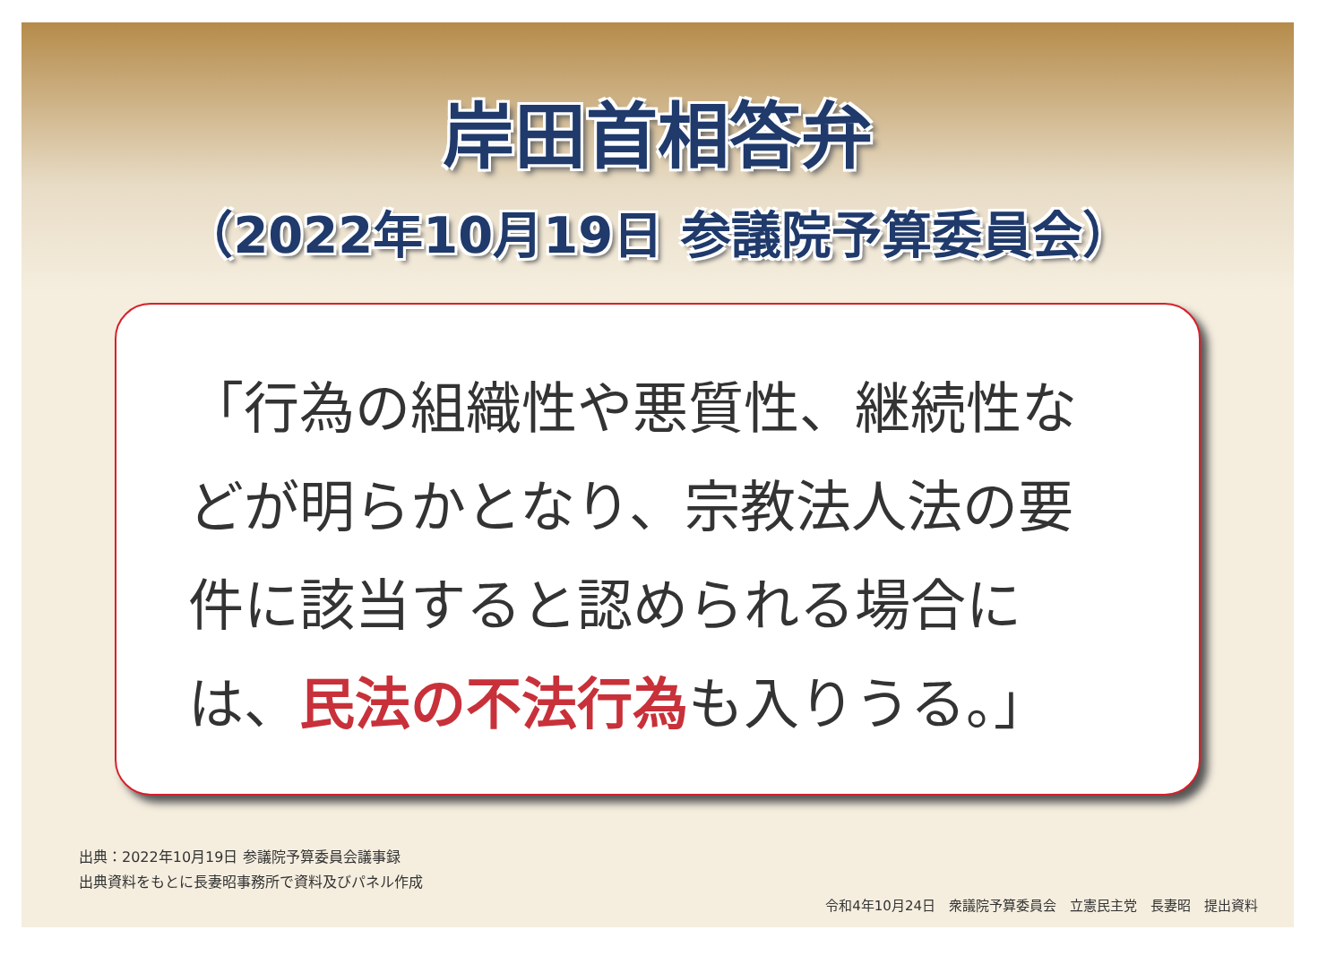岸田首相答弁
（2022年10月19日 参議院予算委員会）
「行為の組織性や悪質性、継続性などが明らかとなり、宗教法人法の要件に該当すると認められる場合には、民法の不法行為も入りうる。」
出典：2022年10月19日 参議院予算委員会議事録
出典資料をもとに長妻昭事務所で資料及びパネル作成
令和4年10月24日　衆議院予算委員会　立憲民主党　長妻昭　提出資料